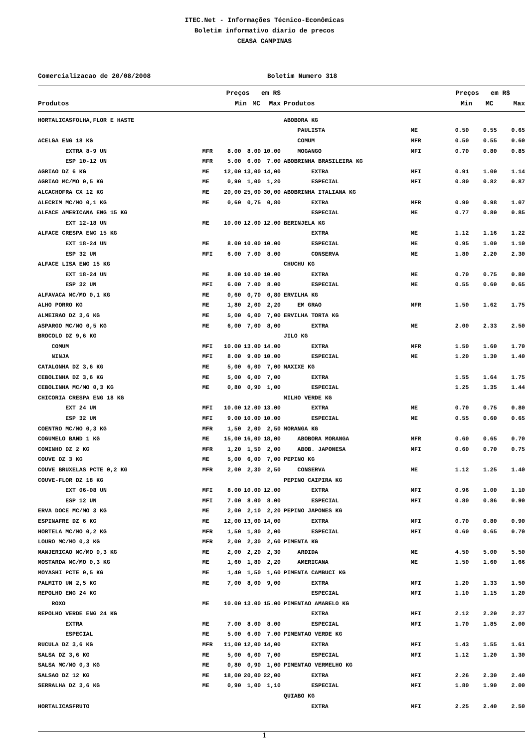ITEC.Net - Informações Técnico-Econômicas
Boletim informativo diario de precos
CEASA CAMPINAS
Comercializacao de 20/08/2008 Boletim Numero 318
| | | Preços em R$ | | |
| --- | --- | --- | --- | --- |
| Produtos | | Min | MC | Max |
| | | Preços em R$ | | |
| --- | --- | --- | --- | --- |
| Produtos | | Min | MC | Max |
| HORTALICASFOLHA,FLOR E HASTE | | | | |
| ACELGA ENG 18 KG | | | | |
| EXTRA 8-9 UN | MFR | 8.00 | 8.00 | 10.00 |
| ESP 10-12 UN | MFR | 5.00 | 6.00 | 7.00 |
| AGRIAO DZ 6 KG | ME | 12,00 | 13,00 | 14,00 |
| AGRIAO MC/MO 0,5 KG | ME | 0,90 | 1,00 | 1,20 |
| ALCACHOFRA CX 12 KG | ME | 20,00 | 25,00 | 30,00 |
| ALECRIM MC/MO 0,1 KG | ME | 0,60 | 0,75 | 0,80 |
| ALFACE AMERICANA ENG 15 KG | | | | |
| EXT 12-18 UN | ME | 10.00 | 12.00 | 12.00 |
| ALFACE CRESPA ENG 15 KG | | | | |
| EXT 18-24 UN | ME | 8.00 | 10.00 | 10.00 |
| ESP 32 UN | MFI | 6.00 | 7.00 | 8.00 |
| ALFACE LISA ENG 15 KG | | | | |
| EXT 18-24 UN | ME | 8.00 | 10.00 | 10.00 |
| ESP 32 UN | MFI | 6.00 | 7.00 | 8.00 |
| ALFAVACA MC/MO 0,1 KG | ME | 0,60 | 0,70 | 0,80 |
| ALHO PORRO KG | ME | 1,80 | 2,00 | 2,20 |
| ALMEIRAO DZ 3,6 KG | ME | 5,00 | 6,00 | 7,00 |
| ASPARGO MC/MO 0,5 KG | ME | 6,00 | 7,00 | 8,00 |
| BROCOLO DZ 9,6 KG | | | | |
| COMUM | MFI | 10.00 | 13.00 | 14.00 |
| NINJA | MFI | 8.00 | 9.00 | 10.00 |
| CATALONHA DZ 3,6 KG | ME | 5,00 | 6,00 | 7,00 |
| CEBOLINHA DZ 3,6 KG | ME | 5,00 | 6,00 | 7,00 |
| CEBOLINHA MC/MO 0,3 KG | ME | 0,80 | 0,90 | 1,00 |
| CHICORIA CRESPA ENG 18 KG | | | | |
| EXT 24 UN | MFI | 10.00 | 12.00 | 13.00 |
| ESP 32 UN | MFI | 9.00 | 10.00 | 10.00 |
| COENTRO MC/MO 0,3 KG | MFR | 1,50 | 2,00 | 2,50 |
| COGUMELO BAND 1 KG | ME | 15,00 | 16,00 | 18,00 |
| COMINHO DZ 2 KG | MFR | 1,20 | 1,50 | 2,00 |
| COUVE DZ 3 KG | ME | 5,00 | 6,00 | 7,00 |
| COUVE BRUXELAS PCTE 0,2 KG | MFR | 2,00 | 2,30 | 2,50 |
| COUVE-FLOR DZ 18 KG | | | | |
| EXT 06-08 UN | MFI | 8.00 | 10.00 | 12.00 |
| ESP 12 UN | MFI | 7.00 | 8.00 | 8.00 |
| ERVA DOCE MC/MO 3 KG | ME | 2,00 | 2,10 | 2,20 |
| ESPINAFRE DZ 6 KG | ME | 12,00 | 13,00 | 14,00 |
| HORTELA MC/MO 0,2 KG | MFR | 1,50 | 1,80 | 2,00 |
| LOURO MC/MO 0,3 KG | MFR | 2,00 | 2,30 | 2,60 |
| MANJERICAO MC/MO 0,3 KG | ME | 2,00 | 2,20 | 2,30 |
| MOSTARDA MC/MO 0,3 KG | ME | 1,60 | 1,80 | 2,20 |
| MOYASHI PCTE 0,5 KG | ME | 1,40 | 1,50 | 1,60 |
| PALMITO UN 2,5 KG | ME | 7,00 | 8,00 | 9,00 |
| REPOLHO ENG 24 KG | | | | |
| ROXO | ME | 10.00 | 13.00 | 15.00 |
| REPOLHO VERDE ENG 24 KG | | | | |
| EXTRA | ME | 7.00 | 8.00 | 8.00 |
| ESPECIAL | ME | 5.00 | 6.00 | 7.00 |
| RUCULA DZ 3,6 KG | MFR | 11,00 | 12,00 | 14,00 |
| SALSA DZ 3,6 KG | ME | 5,00 | 6,00 | 7,00 |
| SALSA MC/MO 0,3 KG | ME | 0,80 | 0,90 | 1,00 |
| SALSAO DZ 12 KG | ME | 18,00 | 20,00 | 22,00 |
| SERRALHA DZ 3,6 KG | ME | 0,90 | 1,00 | 1,10 |
| HORTALICASFRUTO | | | | |
| ABOBORA KG | | | | |
| PAULISTA | ME | 0.50 | 0.55 | 0.65 |
| COMUM | MFR | 0.50 | 0.55 | 0.60 |
| MOGANGO | MFI | 0.70 | 0.80 | 0.85 |
| ABOBRINHA BRASILEIRA KG | | | | |
| EXTRA | MFI | 0.91 | 1.00 | 1.14 |
| ESPECIAL | MFI | 0.80 | 0.82 | 0.87 |
| ABOBRINHA ITALIANA KG | | | | |
| EXTRA | MFR | 0.90 | 0.98 | 1.07 |
| ESPECIAL | ME | 0.77 | 0.80 | 0.85 |
| BERINJELA KG | | | | |
| EXTRA | ME | 1.12 | 1.16 | 1.22 |
| ESPECIAL | ME | 0.95 | 1.00 | 1.10 |
| CONSERVA | ME | 1.80 | 2.20 | 2.30 |
| CHUCHU KG | | | | |
| EXTRA | ME | 0.70 | 0.75 | 0.80 |
| ESPECIAL | ME | 0.55 | 0.60 | 0.65 |
| ERVILHA KG | | | | |
| EM GRAO | MFR | 1.50 | 1.62 | 1.75 |
| ERVILHA TORTA KG | | | | |
| EXTRA | ME | 2.00 | 2.33 | 2.50 |
| JILO KG | | | | |
| EXTRA | MFR | 1.50 | 1.60 | 1.70 |
| ESPECIAL | ME | 1.20 | 1.30 | 1.40 |
| MAXIXE KG | | | | |
| EXTRA | | 1.55 | 1.64 | 1.75 |
| ESPECIAL | | 1.25 | 1.35 | 1.44 |
| MILHO VERDE KG | | | | |
| EXTRA | ME | 0.70 | 0.75 | 0.80 |
| ESPECIAL | ME | 0.55 | 0.60 | 0.65 |
| MORANGA KG | | | | |
| ABOBORA MORANGA | MFR | 0.60 | 0.65 | 0.70 |
| ABOB. JAPONESA | MFI | 0.60 | 0.70 | 0.75 |
| PEPINO KG | | | | |
| CONSERVA | ME | 1.12 | 1.25 | 1.40 |
| PEPINO CAIPIRA KG | | | | |
| EXTRA | MFI | 0.96 | 1.00 | 1.10 |
| ESPECIAL | MFI | 0.80 | 0.86 | 0.90 |
| PEPINO JAPONES KG | | | | |
| EXTRA | MFI | 0.70 | 0.80 | 0.90 |
| ESPECIAL | MFI | 0.60 | 0.65 | 0.70 |
| PIMENTA KG | | | | |
| ARDIDA | ME | 4.50 | 5.00 | 5.50 |
| AMERICANA | ME | 1.50 | 1.60 | 1.66 |
| PIMENTA CAMBUCI KG | | | | |
| EXTRA | MFI | 1.20 | 1.33 | 1.50 |
| ESPECIAL | MFI | 1.10 | 1.15 | 1.20 |
| PIMENTAO AMARELO KG | | | | |
| EXTRA | MFI | 2.12 | 2.20 | 2.27 |
| ESPECIAL | MFI | 1.70 | 1.85 | 2.00 |
| PIMENTAO VERDE KG | | | | |
| EXTRA | MFI | 1.43 | 1.55 | 1.61 |
| ESPECIAL | MFI | 1.12 | 1.20 | 1.30 |
| PIMENTAO VERMELHO KG | | | | |
| EXTRA | MFI | 2.26 | 2.30 | 2.40 |
| ESPECIAL | MFI | 1.80 | 1.90 | 2.00 |
| QUIABO KG | | | | |
| EXTRA | MFI | 2.25 | 2.40 | 2.50 |
1